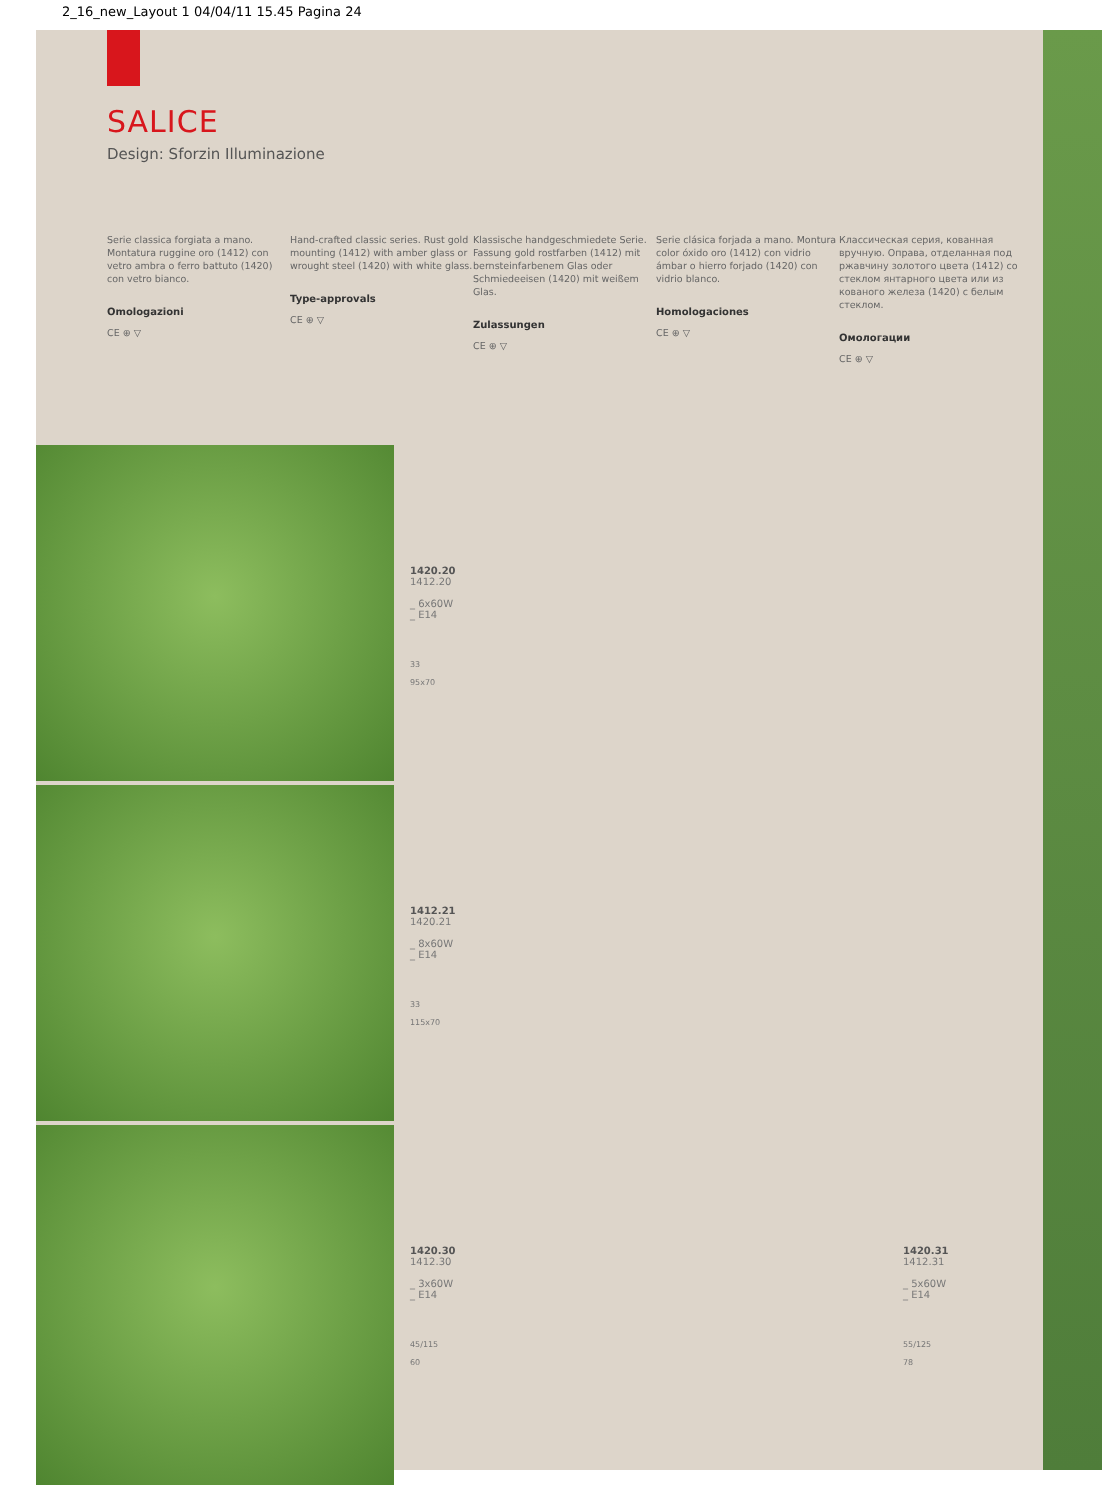2_16_new_Layout 1 04/04/11 15.45 Pagina 24
SALICE
Design: Sforzin Illuminazione
Serie classica forgiata a mano. Montatura ruggine oro (1412) con vetro ambra o ferro battuto (1420) con vetro bianco.
Omologazioni
CE ⊕ ▽
Hand-crafted classic series. Rust gold mounting (1412) with amber glass or wrought steel (1420) with white glass.
Type-approvals
CE ⊕ ▽
Klassische handgeschmiedete Serie. Fassung gold rostfarben (1412) mit bernsteinfarbenem Glas oder Schmiedeeisen (1420) mit weißem Glas.
Zulassungen
CE ⊕ ▽
Serie clásica forjada a mano. Montura color óxido oro (1412) con vidrio ámbar o hierro forjado (1420) con vidrio blanco.
Homologaciones
CE ⊕ ▽
Классическая серия, кованная вручную. Оправа, отделанная под ржавчину золотого цвета (1412) со стеклом янтарного цвета или из кованого железа (1420) с белым стеклом.
Омологации
CE ⊕ ▽
1420.20
1412.20
_ 6x60W
_ E14
33
95x70
1412.21
1420.21
_ 8x60W
_ E14
33
115x70
1420.30
1412.30
_ 3x60W
_ E14
45/115
60
1420.31
1412.31
_ 5x60W
_ E14
55/125
78